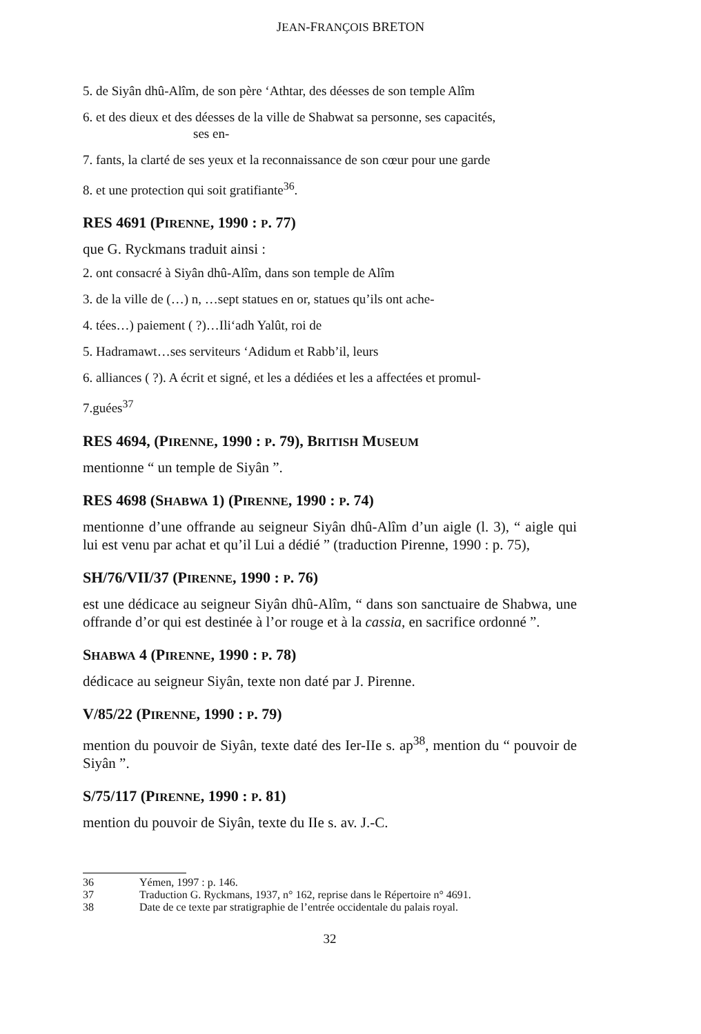JEAN-FRANÇOIS BRETON
5. de Siyân dhû-Alîm, de son père ‘Athtar, des déesses de son temple Alîm
6. et des dieux et des déesses de la ville de Shabwat sa personne, ses capacités,
ses en-
7. fants, la clarté de ses yeux et la reconnaissance de son cœur pour une garde
8. et une protection qui soit gratifiante<sup>36</sup>.
RES 4691 (PIRENNE, 1990 : P. 77)
que G. Ryckmans traduit ainsi :
2. ont consacré à Siyân dhû-Alîm, dans son temple de Alîm
3. de la ville de (…) n, …sept statues en or, statues qu’ils ont ache-
4. tées…) paiement ( ?)…Ili‘adh Yalût, roi de
5. Hadramawt…ses serviteurs ‘Adidum et Rabb’il, leurs
6. alliances ( ?). A écrit et signé, et les a dédiées et les a affectées et promul-
7.guées<sup>37</sup>
RES 4694, (PIRENNE, 1990 : P. 79), BRITISH MUSEUM
mentionne “ un temple de Siyân ”.
RES 4698 (SHABWA 1) (PIRENNE, 1990 : P. 74)
mentionne d’une offrande au seigneur Siyân dhû-Alîm d’un aigle (l. 3), “ aigle qui lui est venu par achat et qu’il Lui a dédié ” (traduction Pirenne, 1990 : p. 75),
SH/76/VII/37 (PIRENNE, 1990 : P. 76)
est une dédicace au seigneur Siyân dhû-Alîm, “ dans son sanctuaire de Shabwa, une offrande d’or qui est destinée à l’or rouge et à la cassia, en sacrifice ordonné ”.
SHABWA 4 (PIRENNE, 1990 : P. 78)
dédicace au seigneur Siyân, texte non daté par J. Pirenne.
V/85/22 (PIRENNE, 1990 : P. 79)
mention du pouvoir de Siyân, texte daté des Ier-IIe s. ap<sup>38</sup>, mention du “ pouvoir de Siyân ”.
S/75/117 (PIRENNE, 1990 : P. 81)
mention du pouvoir de Siyân, texte du IIe s. av. J.-C.
36 Yémen, 1997 : p. 146.
37 Traduction G. Ryckmans, 1937, n° 162, reprise dans le Répertoire n° 4691.
38 Date de ce texte par stratigraphie de l’entrée occidentale du palais royal.
32